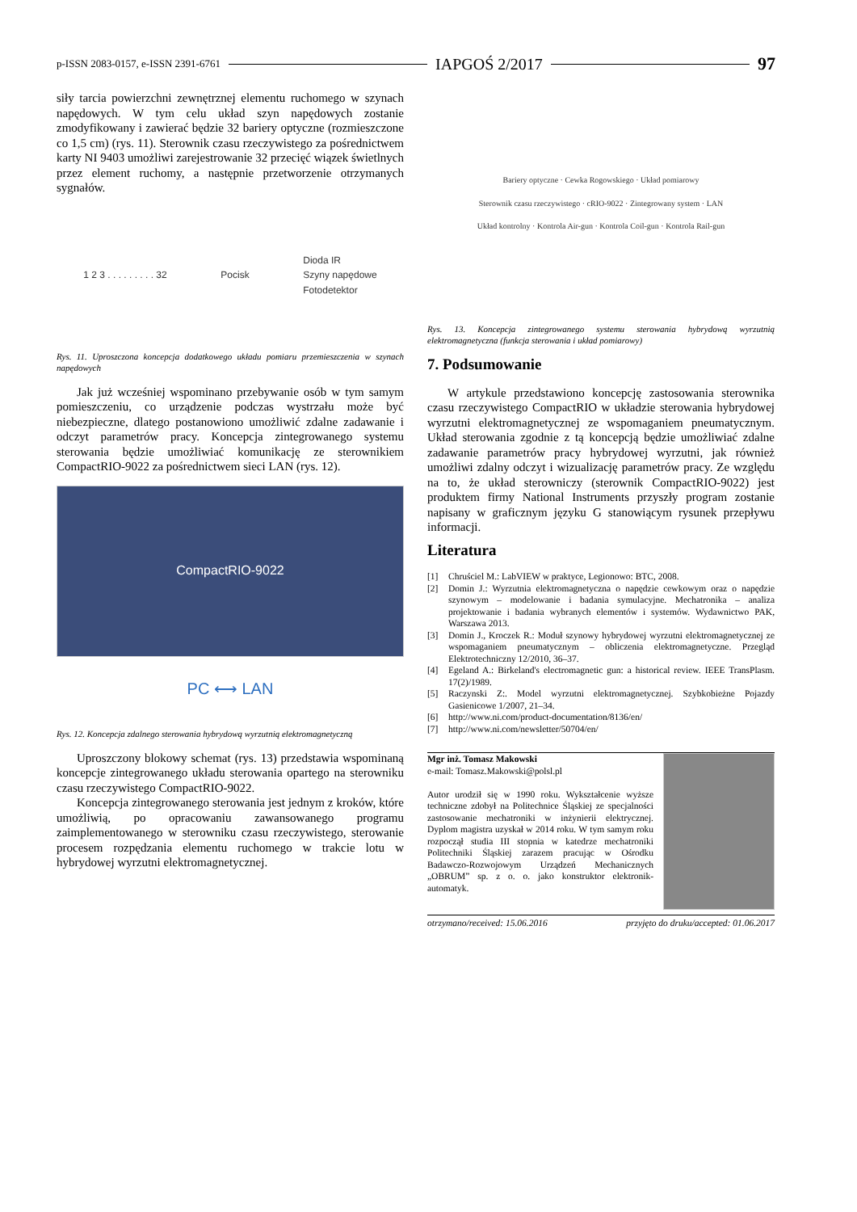p-ISSN 2083-0157, e-ISSN 2391-6761 IAPGOŚ 2/2017 97
siły tarcia powierzchni zewnętrznej elementu ruchomego w szynach napędowych. W tym celu układ szyn napędowych zostanie zmodyfikowany i zawierać będzie 32 bariery optyczne (rozmieszczone co 1,5 cm) (rys. 11). Sterownik czasu rzeczywistego za pośrednictwem karty NI 9403 umożliwi zarejestrowanie 32 przecięć wiązek świetlnych przez element ruchomy, a następnie przetworzenie otrzymanych sygnałów.
1 2 3 . . . . . . . . . 32 Pocisk Dioda IR
Szyny napędowe
Fotodetektor
Rys. 11. Uproszczona koncepcja dodatkowego układu pomiaru przemieszczenia w szynach napędowych
Jak już wcześniej wspominano przebywanie osób w tym samym pomieszczeniu, co urządzenie podczas wystrzału może być niebezpieczne, dlatego postanowiono umożliwić zdalne zadawanie i odczyt parametrów pracy. Koncepcja zintegrowanego systemu sterowania będzie umożliwiać komunikację ze sterownikiem CompactRIO-9022 za pośrednictwem sieci LAN (rys. 12).
CompactRIO-9022
PC ⟷ LAN
Rys. 12. Koncepcja zdalnego sterowania hybrydową wyrzutnią elektromagnetyczną
Uproszczony blokowy schemat (rys. 13) przedstawia wspominaną koncepcje zintegrowanego układu sterowania opartego na sterowniku czasu rzeczywistego CompactRIO-9022.
Koncepcja zintegrowanego sterowania jest jednym z kroków, które umożliwią, po opracowaniu zawansowanego programu zaimplementowanego w sterowniku czasu rzeczywistego, sterowanie procesem rozpędzania elementu ruchomego w trakcie lotu w hybrydowej wyrzutni elektromagnetycznej.
Bariery optyczne · Cewka Rogowskiego · Układ pomiarowy
Sterownik czasu rzeczywistego · cRIO-9022 · Zintegrowany system · LAN
Układ kontrolny · Kontrola Air-gun · Kontrola Coil-gun · Kontrola Rail-gun
Rys. 13. Koncepcja zintegrowanego systemu sterowania hybrydową wyrzutnią elektromagnetyczna (funkcja sterowania i układ pomiarowy)
7. Podsumowanie
W artykule przedstawiono koncepcję zastosowania sterownika czasu rzeczywistego CompactRIO w układzie sterowania hybrydowej wyrzutni elektromagnetycznej ze wspomaganiem pneumatycznym. Układ sterowania zgodnie z tą koncepcją będzie umożliwiać zdalne zadawanie parametrów pracy hybrydowej wyrzutni, jak również umożliwi zdalny odczyt i wizualizację parametrów pracy. Ze względu na to, że układ sterowniczy (sterownik CompactRIO-9022) jest produktem firmy National Instruments przyszły program zostanie napisany w graficznym języku G stanowiącym rysunek przepływu informacji.
Literatura
[1] Chruściel M.: LabVIEW w praktyce, Legionowo: BTC, 2008.
[2] Domin J.: Wyrzutnia elektromagnetyczna o napędzie cewkowym oraz o napędzie szynowym – modelowanie i badania symulacyjne. Mechatronika – analiza projektowanie i badania wybranych elementów i systemów. Wydawnictwo PAK, Warszawa 2013.
[3] Domin J., Kroczek R.: Moduł szynowy hybrydowej wyrzutni elektromagnetycznej ze wspomaganiem pneumatycznym – obliczenia elektromagnetyczne. Przegląd Elektrotechniczny 12/2010, 36–37.
[4] Egeland A.: Birkeland's electromagnetic gun: a historical review. IEEE TransPlasm. 17(2)/1989.
[5] Raczynski Z:. Model wyrzutni elektromagnetycznej. Szybkobieżne Pojazdy Gasienicowe 1/2007, 21–34.
[6] http://www.ni.com/product-documentation/8136/en/
[7] http://www.ni.com/newsletter/50704/en/
Mgr inż. Tomasz Makowski
e-mail: Tomasz.Makowski@polsl.pl
Autor urodził się w 1990 roku. Wykształcenie wyższe techniczne zdobył na Politechnice Śląskiej ze specjalności zastosowanie mechatroniki w inżynierii elektrycznej. Dyplom magistra uzyskał w 2014 roku. W tym samym roku rozpoczął studia III stopnia w katedrze mechatroniki Politechniki Śląskiej zarazem pracując w Ośrodku Badawczo-Rozwojowym Urządzeń Mechanicznych „OBRUM” sp. z o. o. jako konstruktor elektronik-automatyk.
otrzymano/received: 15.06.2016 przyjęto do druku/accepted: 01.06.2017